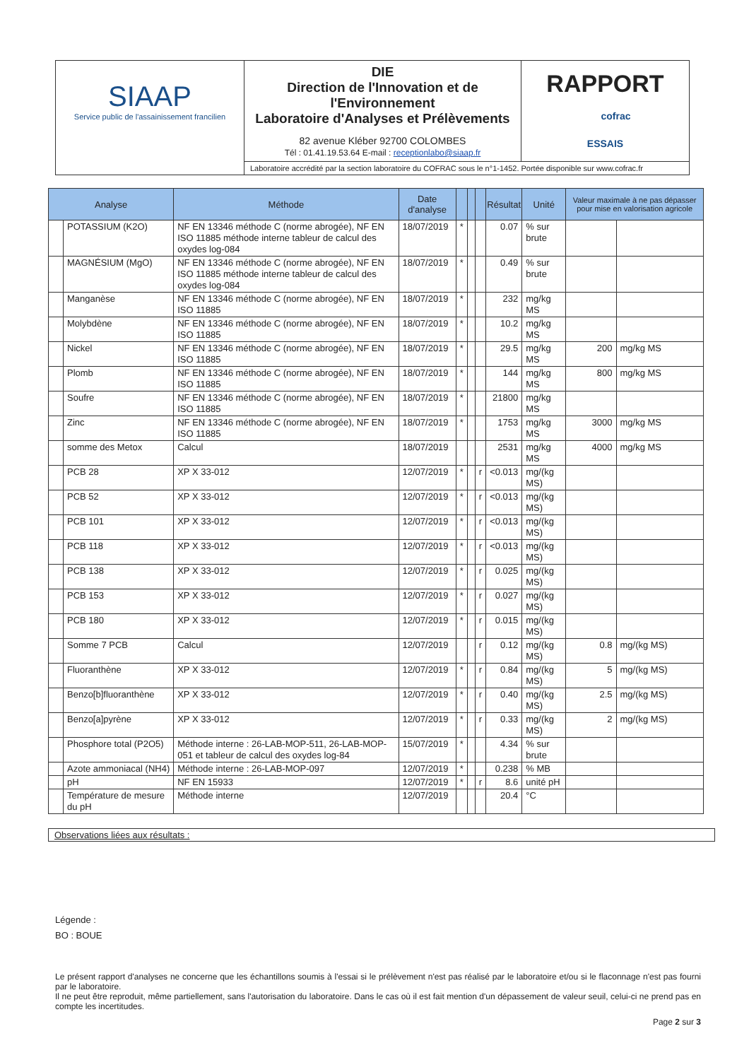| SIAAP Service public de l'assainissement francilien | DIE Direction de l'Innovation et de l'Environnement Laboratoire d'Analyses et Prélèvements 82 avenue Kléber 92700 COLOMBES Tél : 01.41.19.53.64 E-mail : receptionlabo@siaap.fr | RAPPORT cofrac ESSAIS |
| | Laboratoire accrédité par la section laboratoire du COFRAC sous le n°1-1452. Portée disponible sur www.cofrac.fr | |
| Analyse | | Méthode | Date d'analyse | | | | Résultat | Unité | Valeur maximale à ne pas dépasser pour mise en valorisation agricole | |
| --- | --- | --- | --- | --- | --- | --- | --- | --- | --- | --- |
| | POTASSIUM (K2O) | NF EN 13346 méthode C (norme abrogée), NF EN ISO 11885 méthode interne tableur de calcul des oxydes log-084 | 18/07/2019 | * | | | 0.07 | % sur brute | | |
| | MAGNÉSIUM (MgO) | NF EN 13346 méthode C (norme abrogée), NF EN ISO 11885 méthode interne tableur de calcul des oxydes log-084 | 18/07/2019 | * | | | 0.49 | % sur brute | | |
| | Manganèse | NF EN 13346 méthode C (norme abrogée), NF EN ISO 11885 | 18/07/2019 | * | | | 232 | mg/kg MS | | |
| | Molybdène | NF EN 13346 méthode C (norme abrogée), NF EN ISO 11885 | 18/07/2019 | * | | | 10.2 | mg/kg MS | | |
| | Nickel | NF EN 13346 méthode C (norme abrogée), NF EN ISO 11885 | 18/07/2019 | * | | | 29.5 | mg/kg MS | 200 | mg/kg MS |
| | Plomb | NF EN 13346 méthode C (norme abrogée), NF EN ISO 11885 | 18/07/2019 | * | | | 144 | mg/kg MS | 800 | mg/kg MS |
| | Soufre | NF EN 13346 méthode C (norme abrogée), NF EN ISO 11885 | 18/07/2019 | * | | | 21800 | mg/kg MS | | |
| | Zinc | NF EN 13346 méthode C (norme abrogée), NF EN ISO 11885 | 18/07/2019 | * | | | 1753 | mg/kg MS | 3000 | mg/kg MS |
| | somme des Metox | Calcul | 18/07/2019 | | | | 2531 | mg/kg MS | 4000 | mg/kg MS |
| | PCB 28 | XP X 33-012 | 12/07/2019 | * | | r | <0.013 | mg/(kg MS) | | |
| | PCB 52 | XP X 33-012 | 12/07/2019 | * | | r | <0.013 | mg/(kg MS) | | |
| | PCB 101 | XP X 33-012 | 12/07/2019 | * | | r | <0.013 | mg/(kg MS) | | |
| | PCB 118 | XP X 33-012 | 12/07/2019 | * | | r | <0.013 | mg/(kg MS) | | |
| | PCB 138 | XP X 33-012 | 12/07/2019 | * | | r | 0.025 | mg/(kg MS) | | |
| | PCB 153 | XP X 33-012 | 12/07/2019 | * | | r | 0.027 | mg/(kg MS) | | |
| | PCB 180 | XP X 33-012 | 12/07/2019 | * | | r | 0.015 | mg/(kg MS) | | |
| | Somme 7 PCB | Calcul | 12/07/2019 | | | r | 0.12 | mg/(kg MS) | 0.8 | mg/(kg MS) |
| | Fluoranthène | XP X 33-012 | 12/07/2019 | * | | r | 0.84 | mg/(kg MS) | 5 | mg/(kg MS) |
| | Benzo[b]fluoranthène | XP X 33-012 | 12/07/2019 | * | | r | 0.40 | mg/(kg MS) | 2.5 | mg/(kg MS) |
| | Benzo[a]pyrène | XP X 33-012 | 12/07/2019 | * | | r | 0.33 | mg/(kg MS) | 2 | mg/(kg MS) |
| | Phosphore total (P2O5) | Méthode interne : 26-LAB-MOP-511, 26-LAB-MOP-051 et tableur de calcul des oxydes log-84 | 15/07/2019 | * | | | 4.34 | % sur brute | | |
| | Azote ammoniacal (NH4) | Méthode interne : 26-LAB-MOP-097 | 12/07/2019 | * | | | 0.238 | % MB | | |
| | pH | NF EN 15933 | 12/07/2019 | * | | r | 8.6 | unité pH | | |
| | Température de mesure du pH | Méthode interne | 12/07/2019 | | | | 20.4 | °C | | |
Observations liées aux résultats :
Légende :
BO : BOUE
Le présent rapport d'analyses ne concerne que les échantillons soumis à l'essai si le prélèvement n'est pas réalisé par le laboratoire et/ou si le flaconnage n'est pas fourni par le laboratoire.
Il ne peut être reproduit, même partiellement, sans l'autorisation du laboratoire. Dans le cas où il est fait mention d'un dépassement de valeur seuil, celui-ci ne prend pas en compte les incertitudes.
Page 2 sur 3